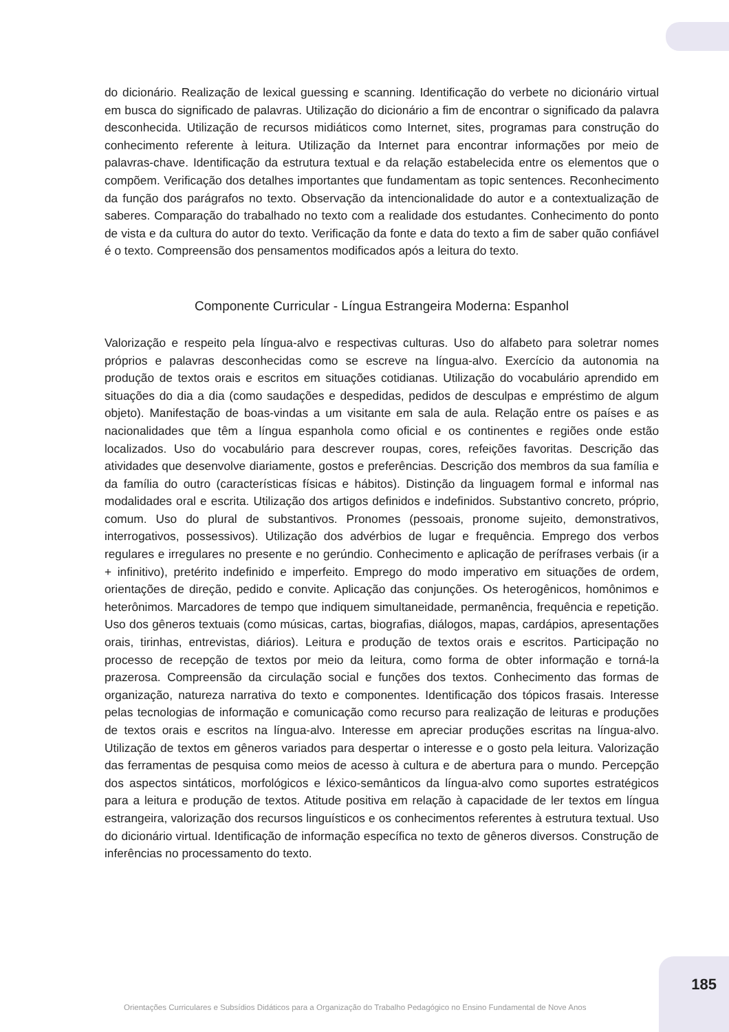do dicionário. Realização de lexical guessing e scanning. Identificação do verbete no dicionário virtual em busca do significado de palavras. Utilização do dicionário a fim de encontrar o significado da palavra desconhecida. Utilização de recursos midiáticos como Internet, sites, programas para construção do conhecimento referente à leitura. Utilização da Internet para encontrar informações por meio de palavras-chave. Identificação da estrutura textual e da relação estabelecida entre os elementos que o compõem. Verificação dos detalhes importantes que fundamentam as topic sentences. Reconhecimento da função dos parágrafos no texto. Observação da intencionalidade do autor e a contextualização de saberes. Comparação do trabalhado no texto com a realidade dos estudantes. Conhecimento do ponto de vista e da cultura do autor do texto. Verificação da fonte e data do texto a fim de saber quão confiável é o texto. Compreensão dos pensamentos modificados após a leitura do texto.
Componente Curricular - Língua Estrangeira Moderna: Espanhol
Valorização e respeito pela língua-alvo e respectivas culturas. Uso do alfabeto para soletrar nomes próprios e palavras desconhecidas como se escreve na língua-alvo. Exercício da autonomia na produção de textos orais e escritos em situações cotidianas. Utilização do vocabulário aprendido em situações do dia a dia (como saudações e despedidas, pedidos de desculpas e empréstimo de algum objeto). Manifestação de boas-vindas a um visitante em sala de aula. Relação entre os países e as nacionalidades que têm a língua espanhola como oficial e os continentes e regiões onde estão localizados. Uso do vocabulário para descrever roupas, cores, refeições favoritas. Descrição das atividades que desenvolve diariamente, gostos e preferências. Descrição dos membros da sua família e da família do outro (características físicas e hábitos). Distinção da linguagem formal e informal nas modalidades oral e escrita. Utilização dos artigos definidos e indefinidos. Substantivo concreto, próprio, comum. Uso do plural de substantivos. Pronomes (pessoais, pronome sujeito, demonstrativos, interrogativos, possessivos). Utilização dos advérbios de lugar e frequência. Emprego dos verbos regulares e irregulares no presente e no gerúndio. Conhecimento e aplicação de perífrases verbais (ir a + infinitivo), pretérito indefinido e imperfeito. Emprego do modo imperativo em situações de ordem, orientações de direção, pedido e convite. Aplicação das conjunções. Os heterogênicos, homônimos e heterônimos. Marcadores de tempo que indiquem simultaneidade, permanência, frequência e repetição. Uso dos gêneros textuais (como músicas, cartas, biografias, diálogos, mapas, cardápios, apresentações orais, tirinhas, entrevistas, diários). Leitura e produção de textos orais e escritos. Participação no processo de recepção de textos por meio da leitura, como forma de obter informação e torná-la prazerosa. Compreensão da circulação social e funções dos textos. Conhecimento das formas de organização, natureza narrativa do texto e componentes. Identificação dos tópicos frasais. Interesse pelas tecnologias de informação e comunicação como recurso para realização de leituras e produções de textos orais e escritos na língua-alvo. Interesse em apreciar produções escritas na língua-alvo. Utilização de textos em gêneros variados para despertar o interesse e o gosto pela leitura. Valorização das ferramentas de pesquisa como meios de acesso à cultura e de abertura para o mundo. Percepção dos aspectos sintáticos, morfológicos e léxico-semânticos da língua-alvo como suportes estratégicos para a leitura e produção de textos. Atitude positiva em relação à capacidade de ler textos em língua estrangeira, valorização dos recursos linguísticos e os conhecimentos referentes à estrutura textual. Uso do dicionário virtual. Identificação de informação específica no texto de gêneros diversos. Construção de inferências no processamento do texto.
185
Orientações Curriculares e Subsídios Didáticos para a Organização do Trabalho Pedagógico no Ensino Fundamental de Nove Anos